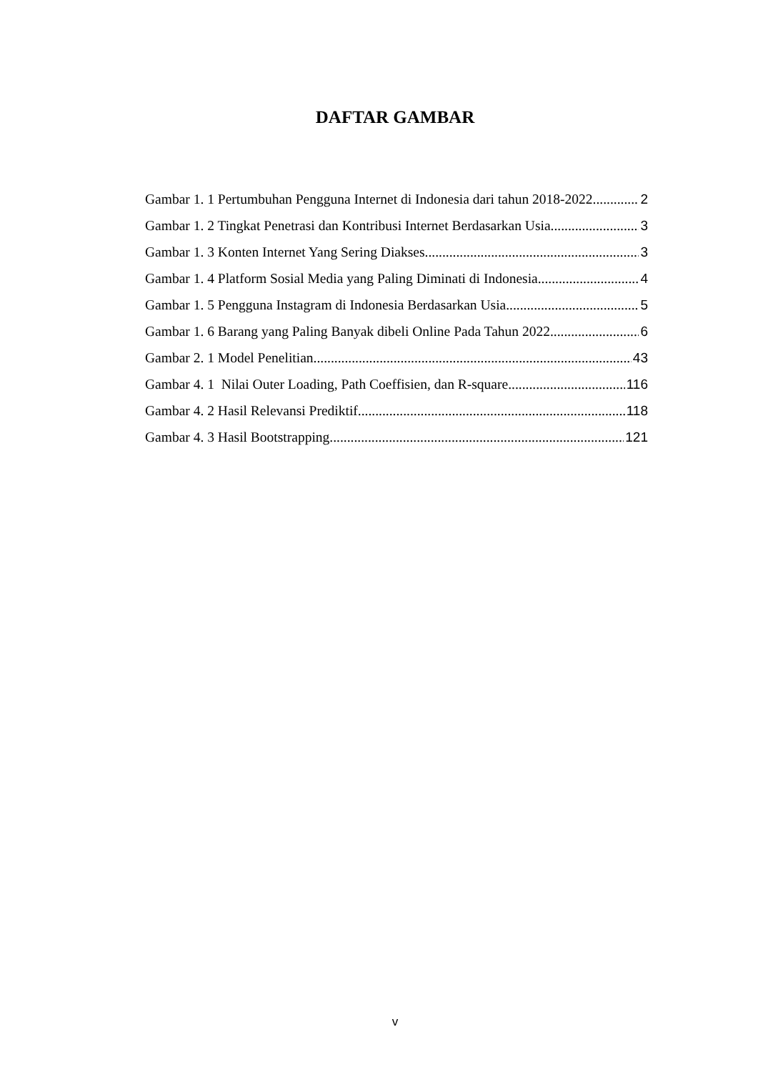DAFTAR GAMBAR
Gambar 1. 1 Pertumbuhan Pengguna Internet di Indonesia dari tahun 2018-2022 2
Gambar 1. 2 Tingkat Penetrasi dan Kontribusi Internet Berdasarkan Usia 3
Gambar 1. 3 Konten Internet Yang Sering Diakses 3
Gambar 1. 4 Platform Sosial Media yang Paling Diminati di Indonesia 4
Gambar 1. 5 Pengguna Instagram di Indonesia Berdasarkan Usia 5
Gambar 1. 6 Barang yang Paling Banyak dibeli Online Pada Tahun 2022 6
Gambar 2. 1 Model Penelitian 43
Gambar 4. 1 Nilai Outer Loading, Path Coeffisien, dan R-square 116
Gambar 4. 2 Hasil Relevansi Prediktif 118
Gambar 4. 3 Hasil Bootstrapping 121
v